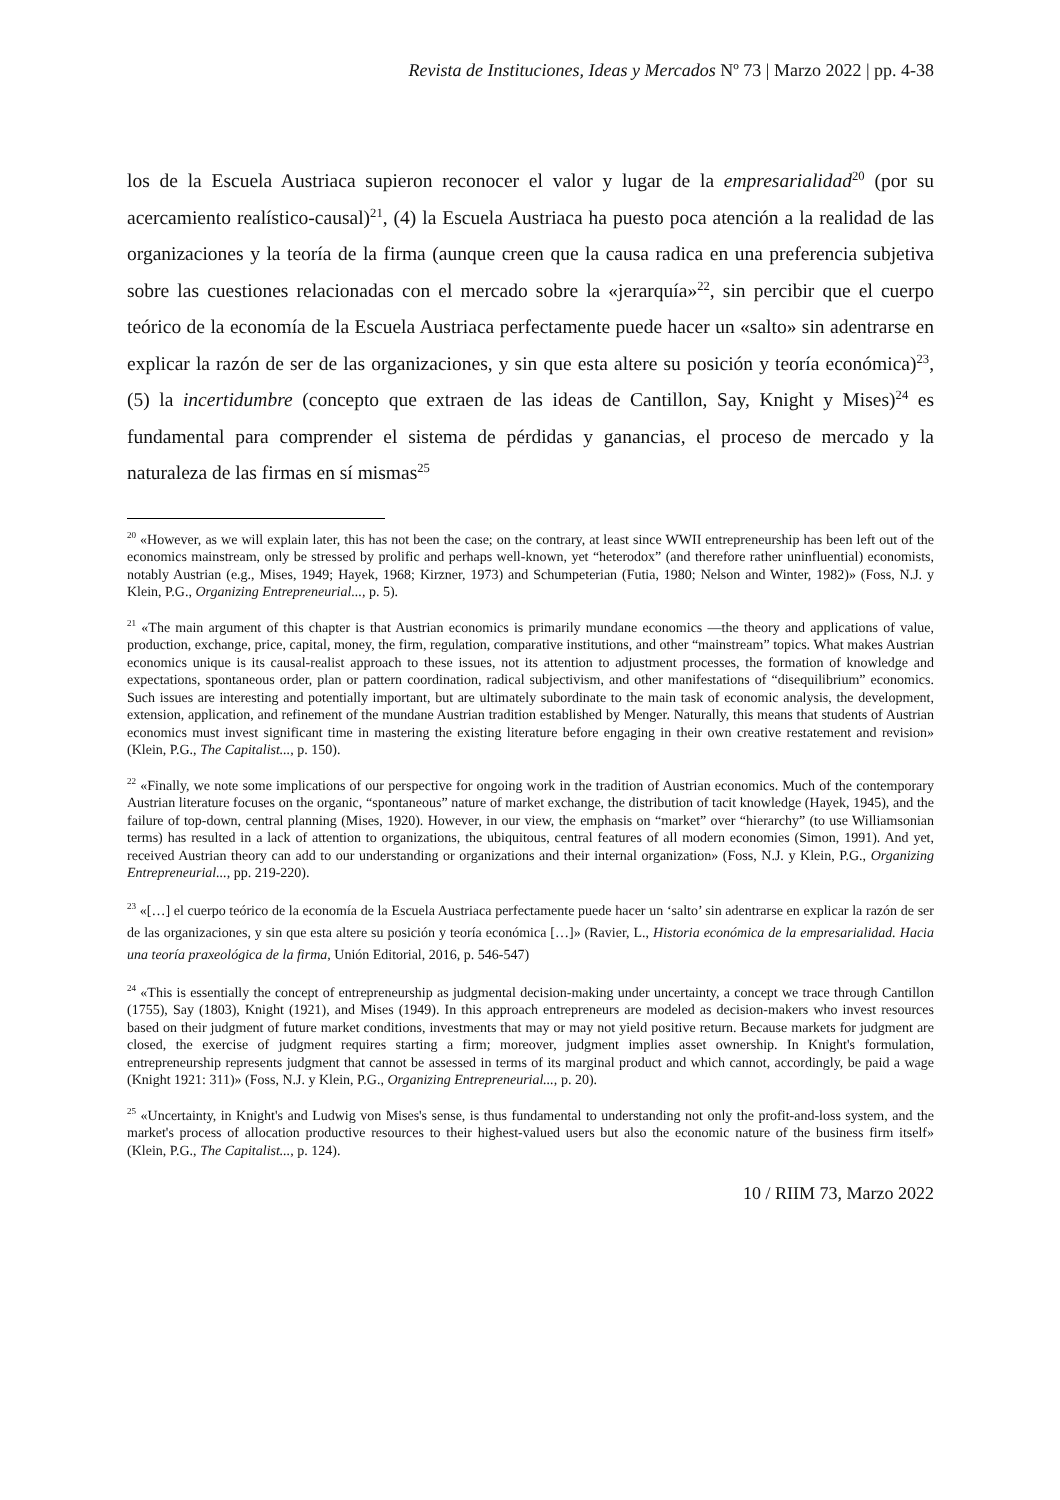Revista de Instituciones, Ideas y Mercados Nº 73 | Marzo 2022 | pp. 4-38
los de la Escuela Austriaca supieron reconocer el valor y lugar de la empresarialidad<sup>20</sup> (por su acercamiento realístico-causal)<sup>21</sup>, (4) la Escuela Austriaca ha puesto poca atención a la realidad de las organizaciones y la teoría de la firma (aunque creen que la causa radica en una preferencia subjetiva sobre las cuestiones relacionadas con el mercado sobre la «jerarquía»<sup>22</sup>, sin percibir que el cuerpo teórico de la economía de la Escuela Austriaca perfectamente puede hacer un «salto» sin adentrarse en explicar la razón de ser de las organizaciones, y sin que esta altere su posición y teoría económica)<sup>23</sup>, (5) la incertidumbre (concepto que extraen de las ideas de Cantillon, Say, Knight y Mises)<sup>24</sup> es fundamental para comprender el sistema de pérdidas y ganancias, el proceso de mercado y la naturaleza de las firmas en sí mismas<sup>25</sup>
<sup>20</sup> «However, as we will explain later, this has not been the case; on the contrary, at least since WWII entrepreneurship has been left out of the economics mainstream, only be stressed by prolific and perhaps well-known, yet “heterodox” (and therefore rather uninfluential) economists, notably Austrian (e.g., Mises, 1949; Hayek, 1968; Kirzner, 1973) and Schumpeterian (Futia, 1980; Nelson and Winter, 1982)» (Foss, N.J. y Klein, P.G., Organizing Entrepreneurial..., p. 5).
<sup>21</sup> «The main argument of this chapter is that Austrian economics is primarily mundane economics —the theory and applications of value, production, exchange, price, capital, money, the firm, regulation, comparative institutions, and other “mainstream” topics. What makes Austrian economics unique is its causal-realist approach to these issues, not its attention to adjustment processes, the formation of knowledge and expectations, spontaneous order, plan or pattern coordination, radical subjectivism, and other manifestations of “disequilibrium” economics. Such issues are interesting and potentially important, but are ultimately subordinate to the main task of economic analysis, the development, extension, application, and refinement of the mundane Austrian tradition established by Menger. Naturally, this means that students of Austrian economics must invest significant time in mastering the existing literature before engaging in their own creative restatement and revision» (Klein, P.G., The Capitalist..., p. 150).
<sup>22</sup> «Finally, we note some implications of our perspective for ongoing work in the tradition of Austrian economics. Much of the contemporary Austrian literature focuses on the organic, “spontaneous” nature of market exchange, the distribution of tacit knowledge (Hayek, 1945), and the failure of top-down, central planning (Mises, 1920). However, in our view, the emphasis on “market” over “hierarchy” (to use Williamsonian terms) has resulted in a lack of attention to organizations, the ubiquitous, central features of all modern economies (Simon, 1991). And yet, received Austrian theory can add to our understanding or organizations and their internal organization» (Foss, N.J. y Klein, P.G., Organizing Entrepreneurial..., pp. 219-220).
<sup>23</sup> «[…] el cuerpo teórico de la economía de la Escuela Austriaca perfectamente puede hacer un ‘salto’ sin adentrarse en explicar la razón de ser de las organizaciones, y sin que esta altere su posición y teoría económica […]» (Ravier, L., Historia económica de la empresarialidad. Hacia una teoría praxeológica de la firma, Unión Editorial, 2016, p. 546-547)
<sup>24</sup> «This is essentially the concept of entrepreneurship as judgmental decision-making under uncertainty, a concept we trace through Cantillon (1755), Say (1803), Knight (1921), and Mises (1949). In this approach entrepreneurs are modeled as decision-makers who invest resources based on their judgment of future market conditions, investments that may or may not yield positive return. Because markets for judgment are closed, the exercise of judgment requires starting a firm; moreover, judgment implies asset ownership. In Knight's formulation, entrepreneurship represents judgment that cannot be assessed in terms of its marginal product and which cannot, accordingly, be paid a wage (Knight 1921: 311)» (Foss, N.J. y Klein, P.G., Organizing Entrepreneurial..., p. 20).
<sup>25</sup> «Uncertainty, in Knight's and Ludwig von Mises's sense, is thus fundamental to understanding not only the profit-and-loss system, and the market's process of allocation productive resources to their highest-valued users but also the economic nature of the business firm itself» (Klein, P.G., The Capitalist..., p. 124).
10 / RIIM 73, Marzo 2022